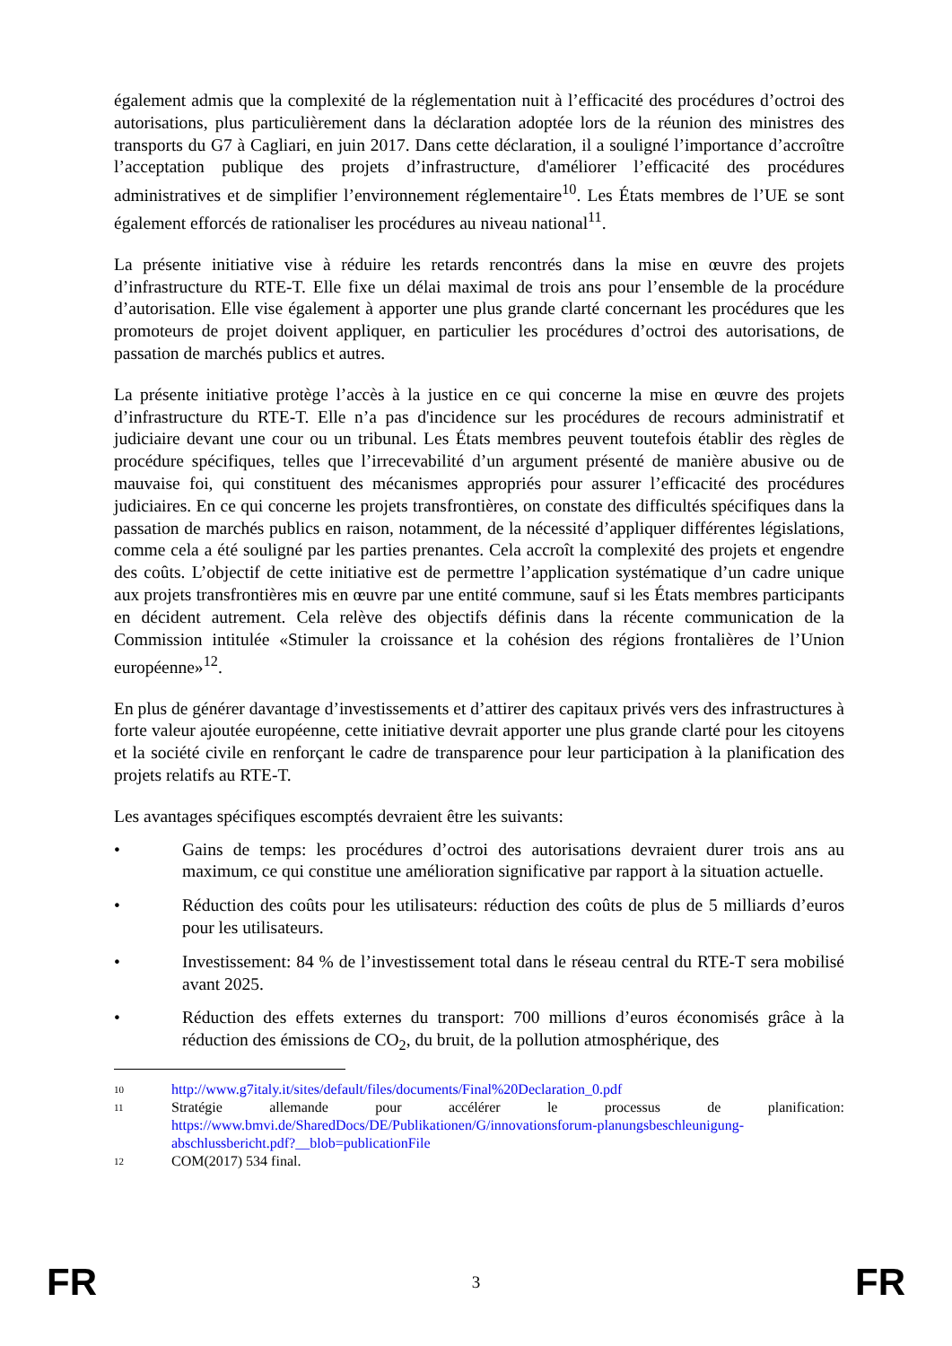également admis que la complexité de la réglementation nuit à l’efficacité des procédures d’octroi des autorisations, plus particulièrement dans la déclaration adoptée lors de la réunion des ministres des transports du G7 à Cagliari, en juin 2017. Dans cette déclaration, il a souligné l’importance d’accroître l’acceptation publique des projets d’infrastructure, d'améliorer l’efficacité des procédures administratives et de simplifier l’environnement réglementaire<sup>10</sup>. Les États membres de l’UE se sont également efforcés de rationaliser les procédures au niveau national<sup>11</sup>.
La présente initiative vise à réduire les retards rencontrés dans la mise en œuvre des projets d’infrastructure du RTE-T. Elle fixe un délai maximal de trois ans pour l’ensemble de la procédure d’autorisation. Elle vise également à apporter une plus grande clarté concernant les procédures que les promoteurs de projet doivent appliquer, en particulier les procédures d’octroi des autorisations, de passation de marchés publics et autres.
La présente initiative protège l’accès à la justice en ce qui concerne la mise en œuvre des projets d’infrastructure du RTE-T. Elle n’a pas d'incidence sur les procédures de recours administratif et judiciaire devant une cour ou un tribunal. Les États membres peuvent toutefois établir des règles de procédure spécifiques, telles que l’irrecevabilité d’un argument présenté de manière abusive ou de mauvaise foi, qui constituent des mécanismes appropriés pour assurer l’efficacité des procédures judiciaires. En ce qui concerne les projets transfrontières, on constate des difficultés spécifiques dans la passation de marchés publics en raison, notamment, de la nécessité d’appliquer différentes législations, comme cela a été souligné par les parties prenantes. Cela accroît la complexité des projets et engendre des coûts. L’objectif de cette initiative est de permettre l’application systématique d’un cadre unique aux projets transfrontières mis en œuvre par une entité commune, sauf si les États membres participants en décident autrement. Cela relève des objectifs définis dans la récente communication de la Commission intitulée «Stimuler la croissance et la cohésion des régions frontalières de l’Union européenne»<sup>12</sup>.
En plus de générer davantage d’investissements et d’attirer des capitaux privés vers des infrastructures à forte valeur ajoutée européenne, cette initiative devrait apporter une plus grande clarté pour les citoyens et la société civile en renforçant le cadre de transparence pour leur participation à la planification des projets relatifs au RTE-T.
Les avantages spécifiques escomptés devraient être les suivants:
• Gains de temps: les procédures d’octroi des autorisations devraient durer trois ans au maximum, ce qui constitue une amélioration significative par rapport à la situation actuelle.
• Réduction des coûts pour les utilisateurs: réduction des coûts de plus de 5 milliards d’euros pour les utilisateurs.
• Investissement: 84 % de l’investissement total dans le réseau central du RTE-T sera mobilisé avant 2025.
• Réduction des effets externes du transport: 700 millions d’euros économisés grâce à la réduction des émissions de CO<sub>2</sub>, du bruit, de la pollution atmosphérique, des
10 http://www.g7italy.it/sites/default/files/documents/Final%20Declaration_0.pdf
11 Stratégie allemande pour accélérer le processus de planification: https://www.bmvi.de/SharedDocs/DE/Publikationen/G/innovationsforum-planungsbeschleunigung-abschlussbericht.pdf?__blob=publicationFile
12 COM(2017) 534 final.
FR 3 FR